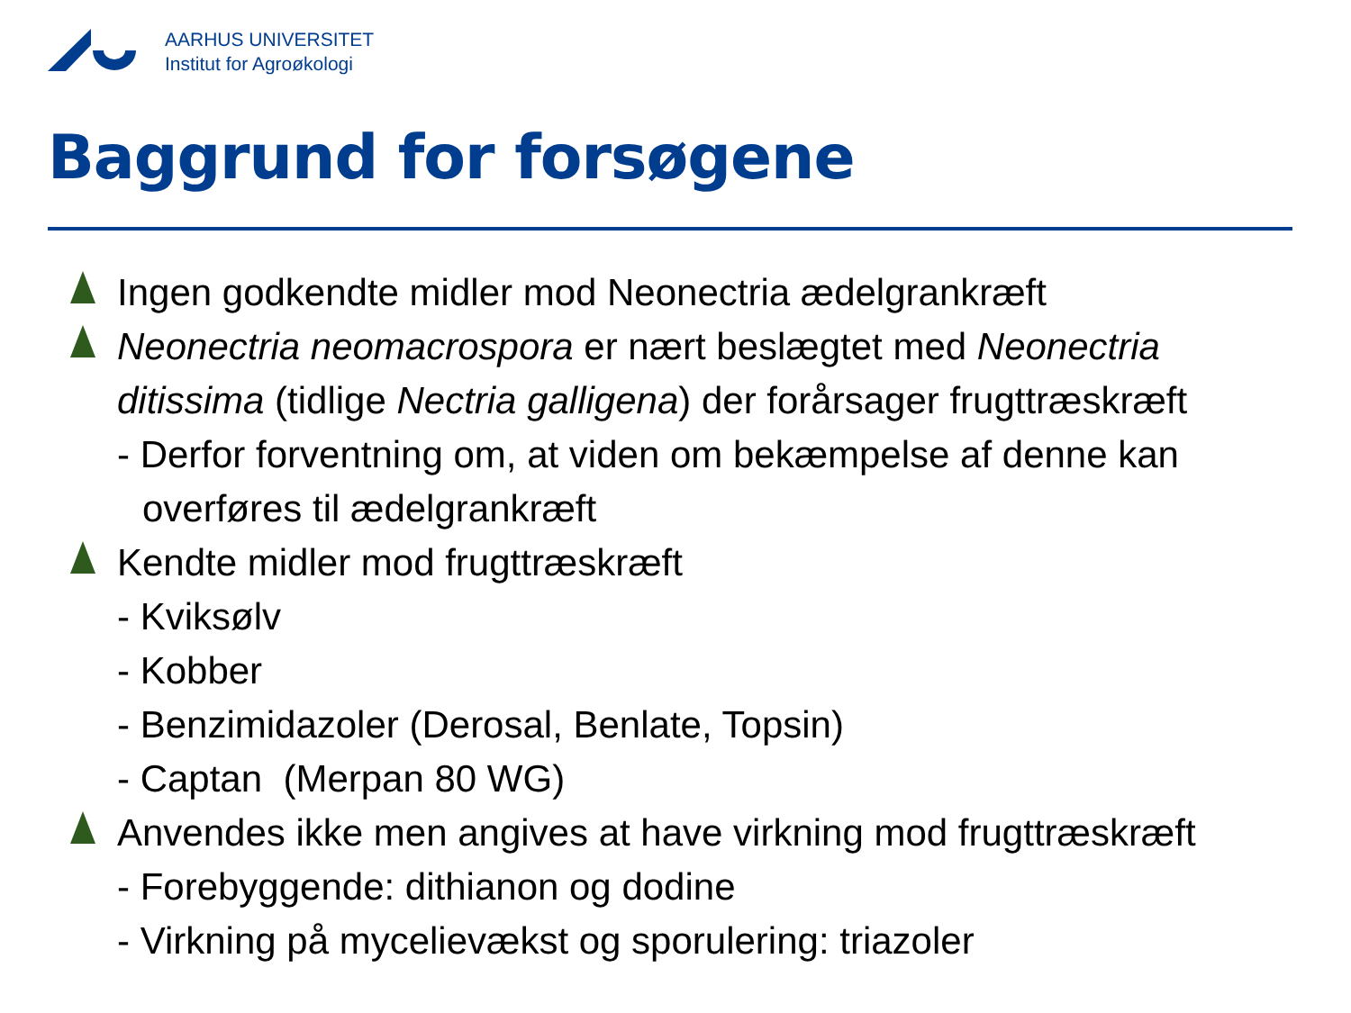AARHUS UNIVERSITET
Institut for Agroøkologi
Baggrund for forsøgene
Ingen godkendte midler mod Neonectria ædelgrankræft
Neonectria neomacrospora er nært beslægtet med Neonectria ditissima (tidlige Nectria galligena) der forårsager frugttræskræft
- Derfor forventning om, at viden om bekæmpelse af denne kan overføres til ædelgrankræft
Kendte midler mod frugttræskræft
- Kviksølv
- Kobber
- Benzimidazoler (Derosal, Benlate, Topsin)
- Captan (Merpan 80 WG)
Anvendes ikke men angives at have virkning mod frugttræskræft
- Forebyggende: dithianon og dodine
- Virkning på mycelievækst og sporulering: triazoler